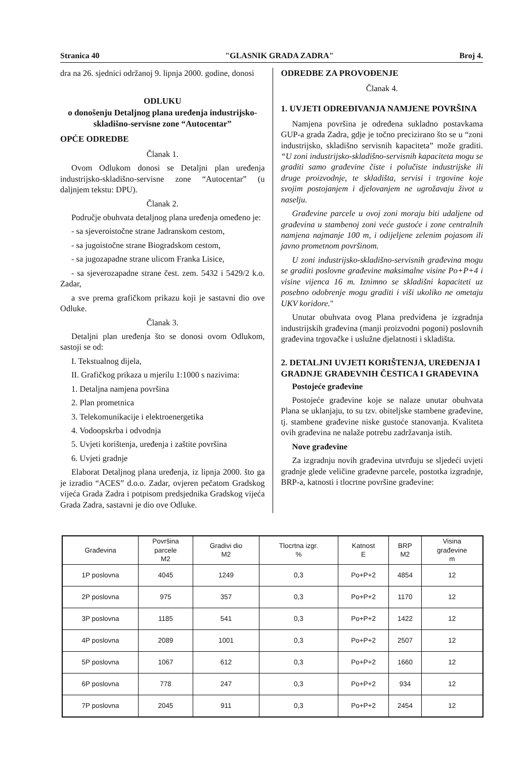Stranica 40 "GLASNIK GRADA ZADRA" Broj 4.
dra na 26. sjednici održanoj 9. lipnja 2000. godine, donosi
ODLUKU
o donošenju Detaljnog plana uređenja industrijsko-skladišno-servisne zone “Autocentar”
OPĆE ODREDBE
Članak 1.
Ovom Odlukom donosi se Detaljni plan uređenja industrijsko-skladišno-servisne zone “Autocentar” (u daljnjem tekstu: DPU).
Članak 2.
Područje obuhvata detaljnog plana uređenja omeđeno je:
- sa sjeveroistočne strane Jadranskom cestom,
- sa jugoistočne strane Biogradskom cestom,
- sa jugozapadne strane ulicom Franka Lisice,
- sa sjeverozapadne strane čest. zem. 5432 i 5429/2 k.o. Zadar,
a sve prema grafičkom prikazu koji je sastavni dio ove Odluke.
Članak 3.
Detaljni plan uređenja što se donosi ovom Odlukom, sastoji se od:
I. Tekstualnog dijela,
II. Grafičkog prikaza u mjerilu 1:1000 s nazivima:
1. Detaljna namjena površina
2. Plan prometnica
3. Telekomunikacije i elektroenergetika
4. Vodoopskrba i odvodnja
5. Uvjeti korištenja, uređenja i zaštite površina
6. Uvjeti gradnje
Elaborat Detaljnog plana uređenja, iz lipnja 2000. što ga je izradio “ACES” d.o.o. Zadar, ovjeren pečatom Gradskog vijeća Grada Zadra i potpisom predsjednika Gradskog vijeća Grada Zadra, sastavni je dio ove Odluke.
ODREDBE ZA PROVOĐENJE
Članak 4.
1. UVJETI ODREĐIVANJA NAMJENE POVRŠINA
Namjena površina je određena sukladno postavkama GUP-a grada Zadra, gdje je točno precizirano što se u “zoni industrijsko, skladišno servisnih kapaciteta” može graditi. “U zoni industrijsko-skladišno-servisnih kapaciteta mogu se graditi samo građevine čiste i polučiste industrijske ili druge proizvodnje, te skladišta, servisi i trgovine koje svojim postojanjem i djelovanjem ne ugrožavaju život u naselju.
Građevine parcele u ovoj zoni moraju biti udaljene od građevina u stambenoj zoni veće gustoće i zone centralnih namjena najmanje 100 m, i odijeljene zelenim pojasom ili javno prometnom površinom.
U zoni industrijsko-skladišno-servisnih građevina mogu se graditi poslovne građevine maksimalne visine Po+P+4 i visine vijenca 16 m. Iznimno se skladišni kapaciteti uz posebno odobrenje mogu graditi i viši ukoliko ne ometaju UKV koridore."
Unutar obuhvata ovog Plana predviđena je izgradnja industrijskih građevina (manji proizvodni pogoni) poslovnih građevina trgovačke i uslužne djelatnosti i skladišta.
2. DETALJNI UVJETI KORIŠTENJA, UREĐENJA I GRADNJE GRAĐEVNIH ČESTICA I GRAĐEVINA
Postojeće građevine
Postojeće građevine koje se nalaze unutar obuhvata Plana se uklanjaju, to su tzv. obiteljske stambene građevine, tj. stambene građevine niske gustoće stanovanja. Kvaliteta ovih građevina ne nalaže potrebu zadržavanja istih.
Nove građevine
Za izgradnju novih građevina utvrđuju se sljedeći uvjeti gradnje glede veličine građevne parcele, postotka izgradnje, BRP-a, katnosti i tlocrtne površine građevine:
| Građevina | Površina parcele M2 | Gradivi dio M2 | Tlocrtna izgr. % | Katnost E | BRP M2 | Visina građevine m |
| --- | --- | --- | --- | --- | --- | --- |
| 1P poslovna | 4045 | 1249 | 0,3 | Po+P+2 | 4854 | 12 |
| 2P poslovna | 975 | 357 | 0,3 | Po+P+2 | 1170 | 12 |
| 3P poslovna | 1185 | 541 | 0,3 | Po+P+2 | 1422 | 12 |
| 4P poslovna | 2089 | 1001 | 0,3 | Po+P+2 | 2507 | 12 |
| 5P poslovna | 1067 | 612 | 0,3 | Po+P+2 | 1660 | 12 |
| 6P poslovna | 778 | 247 | 0,3 | Po+P+2 | 934 | 12 |
| 7P poslovna | 2045 | 911 | 0,3 | Po+P+2 | 2454 | 12 |